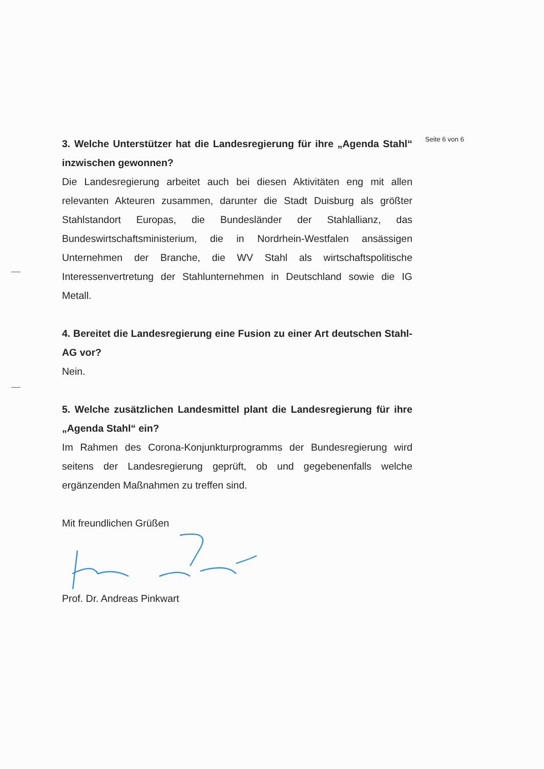Seite 6 von 6
3. Welche Unterstützer hat die Landesregierung für ihre „Agenda Stahl“ inzwischen gewonnen?
Die Landesregierung arbeitet auch bei diesen Aktivitäten eng mit allen relevanten Akteuren zusammen, darunter die Stadt Duisburg als größter Stahlstandort Europas, die Bundesländer der Stahlallianz, das Bundeswirtschaftsministerium, die in Nordrhein-Westfalen ansässigen Unternehmen der Branche, die WV Stahl als wirtschaftspolitische Interessenvertretung der Stahlunternehmen in Deutschland sowie die IG Metall.
4. Bereitet die Landesregierung eine Fusion zu einer Art deutschen Stahl-AG vor?
Nein.
5. Welche zusätzlichen Landesmittel plant die Landesregierung für ihre „Agenda Stahl“ ein?
Im Rahmen des Corona-Konjunkturprogramms der Bundesregierung wird seitens der Landesregierung geprüft, ob und gegebenenfalls welche ergänzenden Maßnahmen zu treffen sind.
Mit freundlichen Grüßen
Prof. Dr. Andreas Pinkwart